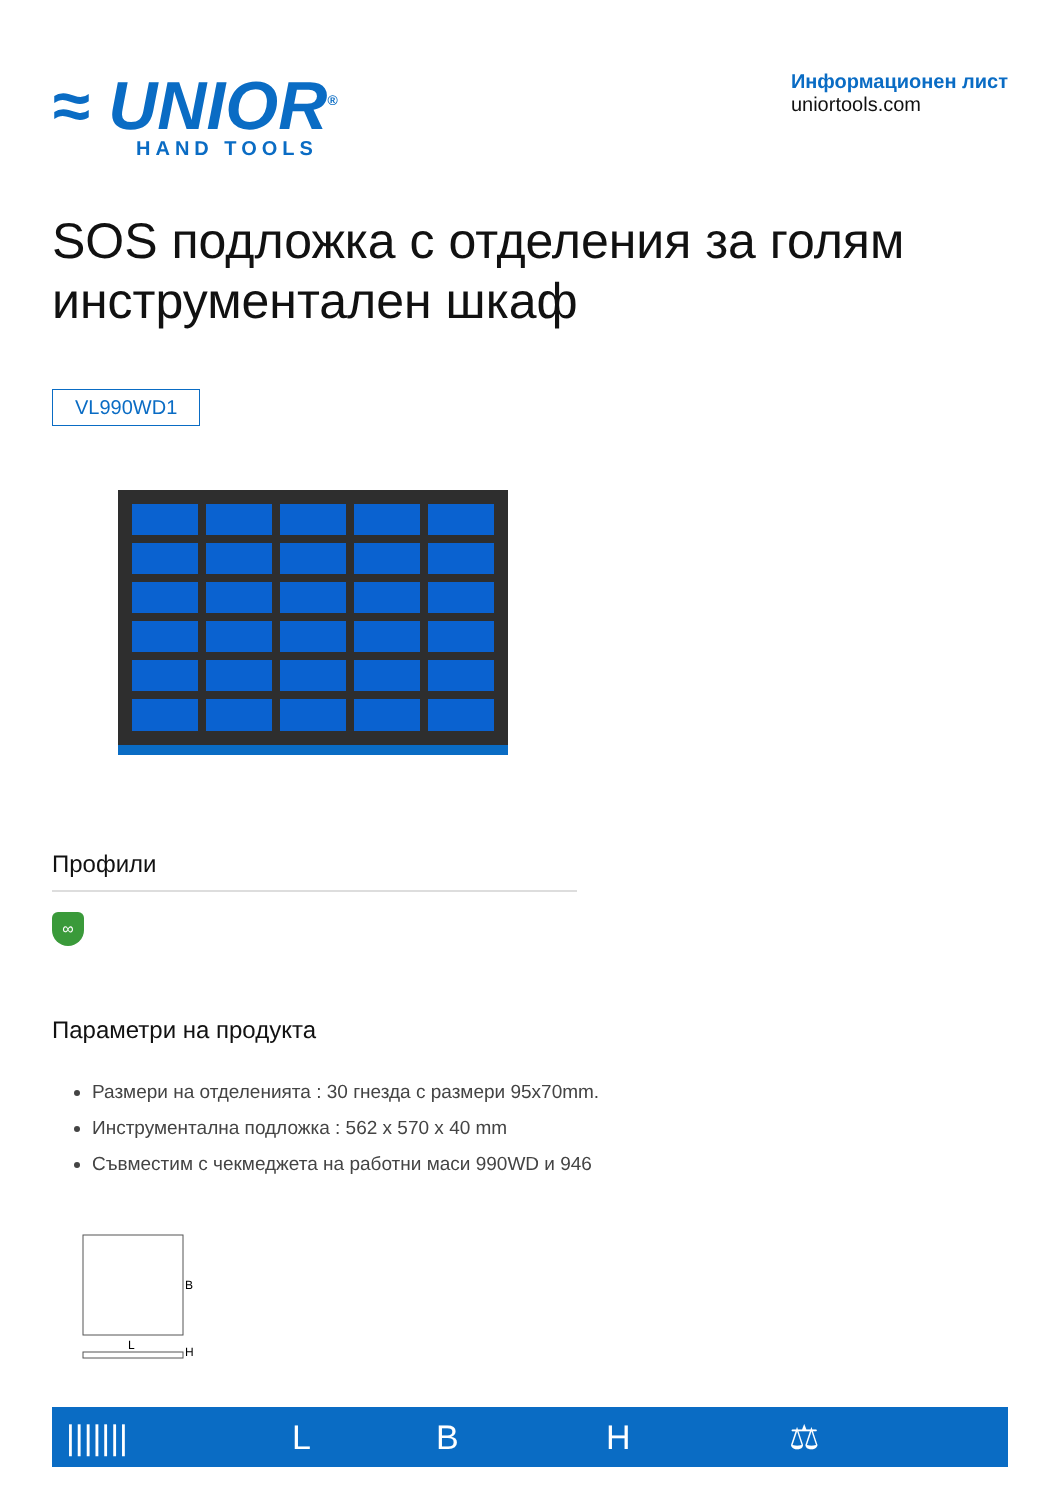≈ UNIOR<sup>®</sup>
HAND TOOLS
Информационен лист
uniortools.com
SOS подложка с отделения за голям инструментален шкаф
VL990WD1
Профили
∞
Параметри на продукта
Размери на отделенията : 30 гнезда с размери 95x70mm.
Инструментална подложка : 562 x 570 x 40 mm
Съвместим с чекмеджета на работни маси 990WD и 946
B
L
H
| /////// | L | B | H | ⚖ |